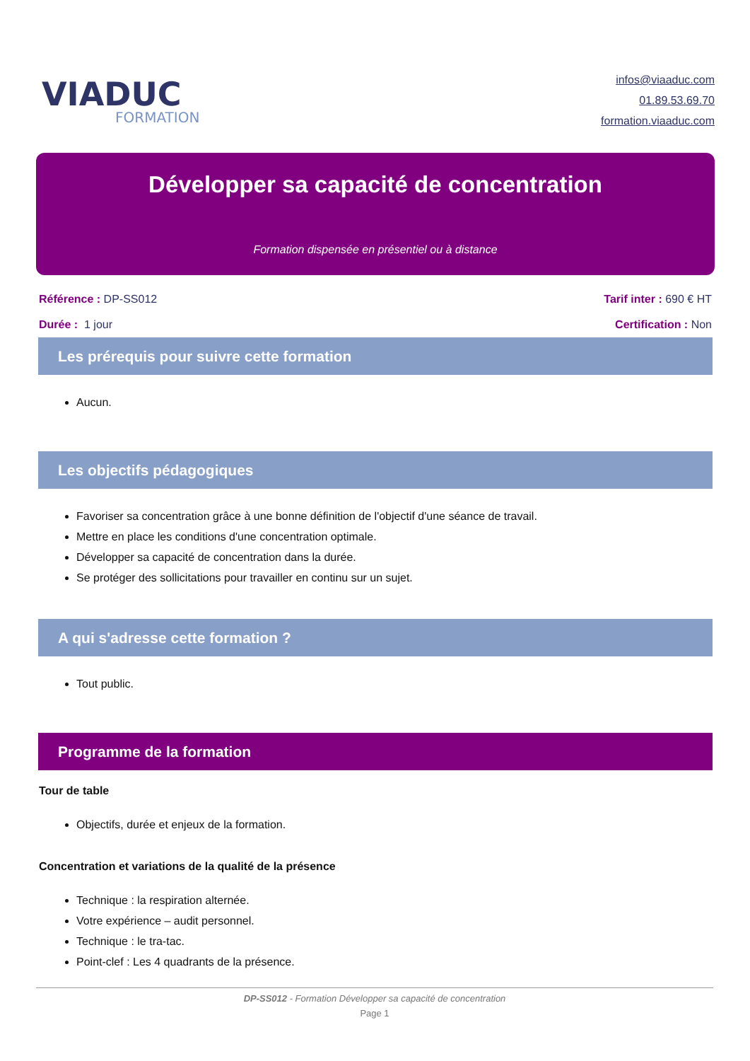VIADUC
FORMATION
infos@viaaduc.com
01.89.53.69.70
formation.viaaduc.com
Développer sa capacité de concentration
Formation dispensée en présentiel ou à distance
Référence : DP-SS012
Durée : 1 jour
Tarif inter : 690 € HT
Certification : Non
Les prérequis pour suivre cette formation
Aucun.
Les objectifs pédagogiques
Favoriser sa concentration grâce à une bonne définition de l'objectif d'une séance de travail.
Mettre en place les conditions d'une concentration optimale.
Développer sa capacité de concentration dans la durée.
Se protéger des sollicitations pour travailler en continu sur un sujet.
A qui s'adresse cette formation ?
Tout public.
Programme de la formation
Tour de table
Objectifs, durée et enjeux de la formation.
Concentration et variations de la qualité de la présence
Technique : la respiration alternée.
Votre expérience – audit personnel.
Technique : le tra-tac.
Point-clef : Les 4 quadrants de la présence.
DP-SS012 - Formation Développer sa capacité de concentration
Page 1